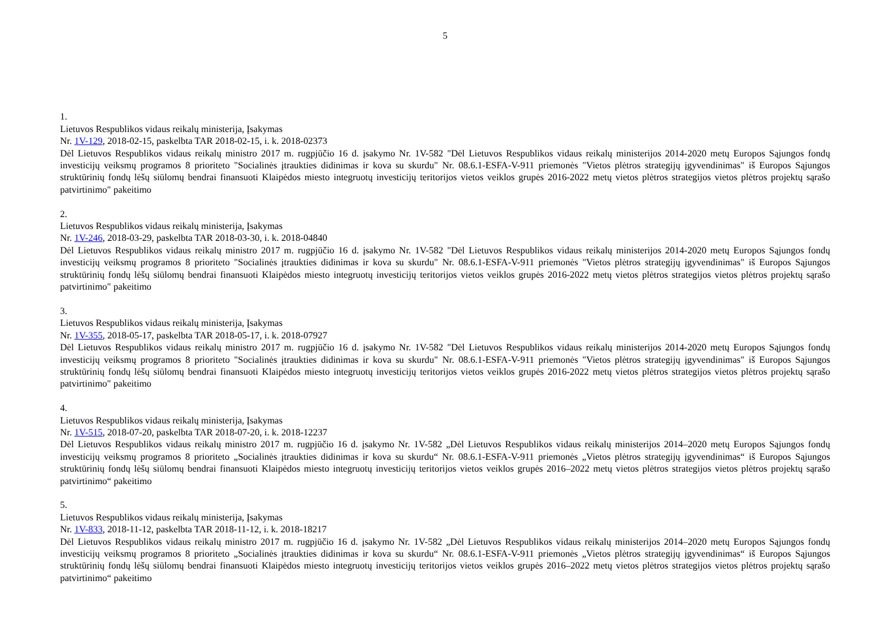5
1.
Lietuvos Respublikos vidaus reikalų ministerija, Įsakymas
Nr. 1V-129, 2018-02-15, paskelbta TAR 2018-02-15, i. k. 2018-02373
Dėl Lietuvos Respublikos vidaus reikalų ministro 2017 m. rugpjūčio 16 d. įsakymo Nr. 1V-582 "Dėl Lietuvos Respublikos vidaus reikalų ministerijos 2014-2020 metų Europos Sąjungos fondų investicijų veiksmų programos 8 prioriteto "Socialinės įtraukties didinimas ir kova su skurdu" Nr. 08.6.1-ESFA-V-911 priemonės "Vietos plėtros strategijų įgyvendinimas" iš Europos Sąjungos struktūrinių fondų lėšų siūlomų bendrai finansuoti Klaipėdos miesto integruotų investicijų teritorijos vietos veiklos grupės 2016-2022 metų vietos plėtros strategijos vietos plėtros projektų sąrašo patvirtinimo" pakeitimo
2.
Lietuvos Respublikos vidaus reikalų ministerija, Įsakymas
Nr. 1V-246, 2018-03-29, paskelbta TAR 2018-03-30, i. k. 2018-04840
Dėl Lietuvos Respublikos vidaus reikalų ministro 2017 m. rugpjūčio 16 d. įsakymo Nr. 1V-582 "Dėl Lietuvos Respublikos vidaus reikalų ministerijos 2014-2020 metų Europos Sąjungos fondų investicijų veiksmų programos 8 prioriteto "Socialinės įtraukties didinimas ir kova su skurdu" Nr. 08.6.1-ESFA-V-911 priemonės "Vietos plėtros strategijų įgyvendinimas" iš Europos Sąjungos struktūrinių fondų lėšų siūlomų bendrai finansuoti Klaipėdos miesto integruotų investicijų teritorijos vietos veiklos grupės 2016-2022 metų vietos plėtros strategijos vietos plėtros projektų sąrašo patvirtinimo" pakeitimo
3.
Lietuvos Respublikos vidaus reikalų ministerija, Įsakymas
Nr. 1V-355, 2018-05-17, paskelbta TAR 2018-05-17, i. k. 2018-07927
Dėl Lietuvos Respublikos vidaus reikalų ministro 2017 m. rugpjūčio 16 d. įsakymo Nr. 1V-582 "Dėl Lietuvos Respublikos vidaus reikalų ministerijos 2014-2020 metų Europos Sąjungos fondų investicijų veiksmų programos 8 prioriteto "Socialinės įtraukties didinimas ir kova su skurdu" Nr. 08.6.1-ESFA-V-911 priemonės "Vietos plėtros strategijų įgyvendinimas" iš Europos Sąjungos struktūrinių fondų lėšų siūlomų bendrai finansuoti Klaipėdos miesto integruotų investicijų teritorijos vietos veiklos grupės 2016-2022 metų vietos plėtros strategijos vietos plėtros projektų sąrašo patvirtinimo" pakeitimo
4.
Lietuvos Respublikos vidaus reikalų ministerija, Įsakymas
Nr. 1V-515, 2018-07-20, paskelbta TAR 2018-07-20, i. k. 2018-12237
Dėl Lietuvos Respublikos vidaus reikalų ministro 2017 m. rugpjūčio 16 d. įsakymo Nr. 1V-582 „Dėl Lietuvos Respublikos vidaus reikalų ministerijos 2014–2020 metų Europos Sąjungos fondų investicijų veiksmų programos 8 prioriteto „Socialinės įtraukties didinimas ir kova su skurdu“ Nr. 08.6.1-ESFA-V-911 priemonės „Vietos plėtros strategijų įgyvendinimas“ iš Europos Sąjungos struktūrinių fondų lėšų siūlomų bendrai finansuoti Klaipėdos miesto integruotų investicijų teritorijos vietos veiklos grupės 2016–2022 metų vietos plėtros strategijos vietos plėtros projektų sąrašo patvirtinimo“ pakeitimo
5.
Lietuvos Respublikos vidaus reikalų ministerija, Įsakymas
Nr. 1V-833, 2018-11-12, paskelbta TAR 2018-11-12, i. k. 2018-18217
Dėl Lietuvos Respublikos vidaus reikalų ministro 2017 m. rugpjūčio 16 d. įsakymo Nr. 1V-582 „Dėl Lietuvos Respublikos vidaus reikalų ministerijos 2014–2020 metų Europos Sąjungos fondų investicijų veiksmų programos 8 prioriteto „Socialinės įtraukties didinimas ir kova su skurdu“ Nr. 08.6.1-ESFA-V-911 priemonės „Vietos plėtros strategijų įgyvendinimas“ iš Europos Sąjungos struktūrinių fondų lėšų siūlomų bendrai finansuoti Klaipėdos miesto integruotų investicijų teritorijos vietos veiklos grupės 2016–2022 metų vietos plėtros strategijos vietos plėtros projektų sąrašo patvirtinimo“ pakeitimo